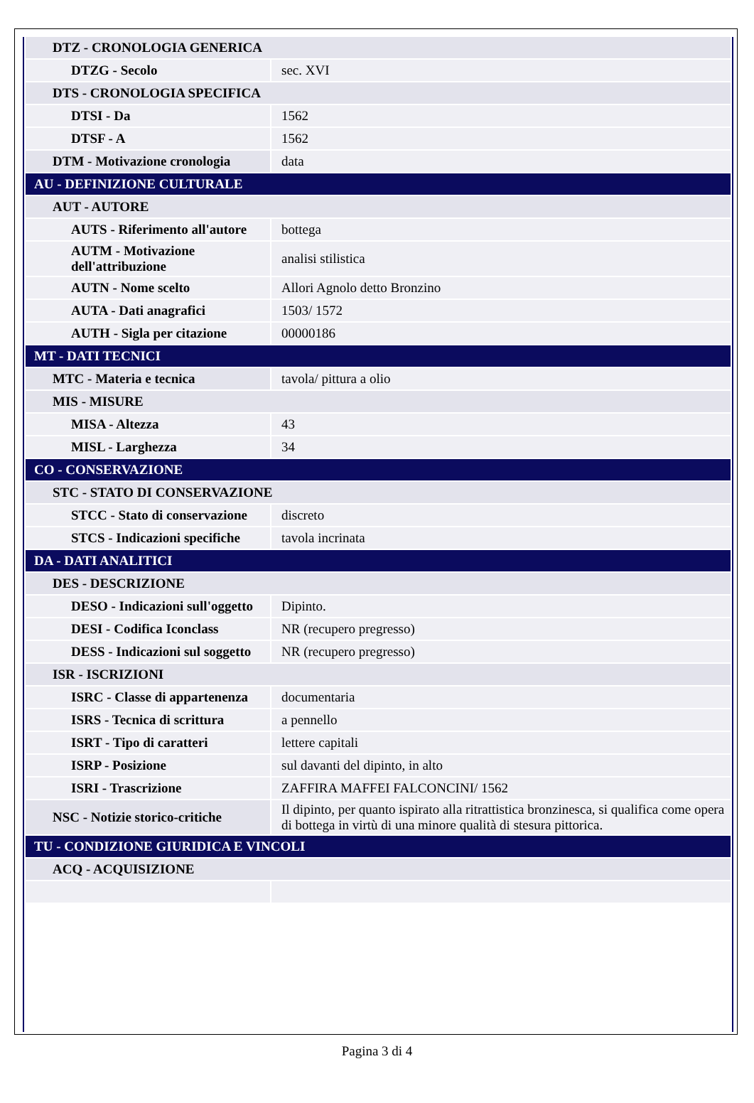| DTZ - CRONOLOGIA GENERICA | |
| DTZG - Secolo | sec. XVI |
| DTS - CRONOLOGIA SPECIFICA | |
| DTSI - Da | 1562 |
| DTSF - A | 1562 |
| DTM - Motivazione cronologia | data |
| AU - DEFINIZIONE CULTURALE | |
| AUT - AUTORE | |
| AUTS - Riferimento all'autore | bottega |
| AUTM - Motivazione dell'attribuzione | analisi stilistica |
| AUTN - Nome scelto | Allori Agnolo detto Bronzino |
| AUTA - Dati anagrafici | 1503/ 1572 |
| AUTH - Sigla per citazione | 00000186 |
| MT - DATI TECNICI | |
| MTC - Materia e tecnica | tavola/ pittura a olio |
| MIS - MISURE | |
| MISA - Altezza | 43 |
| MISL - Larghezza | 34 |
| CO - CONSERVAZIONE | |
| STC - STATO DI CONSERVAZIONE | |
| STCC - Stato di conservazione | discreto |
| STCS - Indicazioni specifiche | tavola incrinata |
| DA - DATI ANALITICI | |
| DES - DESCRIZIONE | |
| DESO - Indicazioni sull'oggetto | Dipinto. |
| DESI - Codifica Iconclass | NR (recupero pregresso) |
| DESS - Indicazioni sul soggetto | NR (recupero pregresso) |
| ISR - ISCRIZIONI | |
| ISRC - Classe di appartenenza | documentaria |
| ISRS - Tecnica di scrittura | a pennello |
| ISRT - Tipo di caratteri | lettere capitali |
| ISRP - Posizione | sul davanti del dipinto, in alto |
| ISRI - Trascrizione | ZAFFIRA MAFFEI FALCONCINI/ 1562 |
| NSC - Notizie storico-critiche | Il dipinto, per quanto ispirato alla ritrattistica bronzinesca, si qualifica come opera di bottega in virtù di una minore qualità di stesura pittorica. |
| TU - CONDIZIONE GIURIDICA E VINCOLI | |
| ACQ - ACQUISIZIONE | |
Pagina 3 di 4